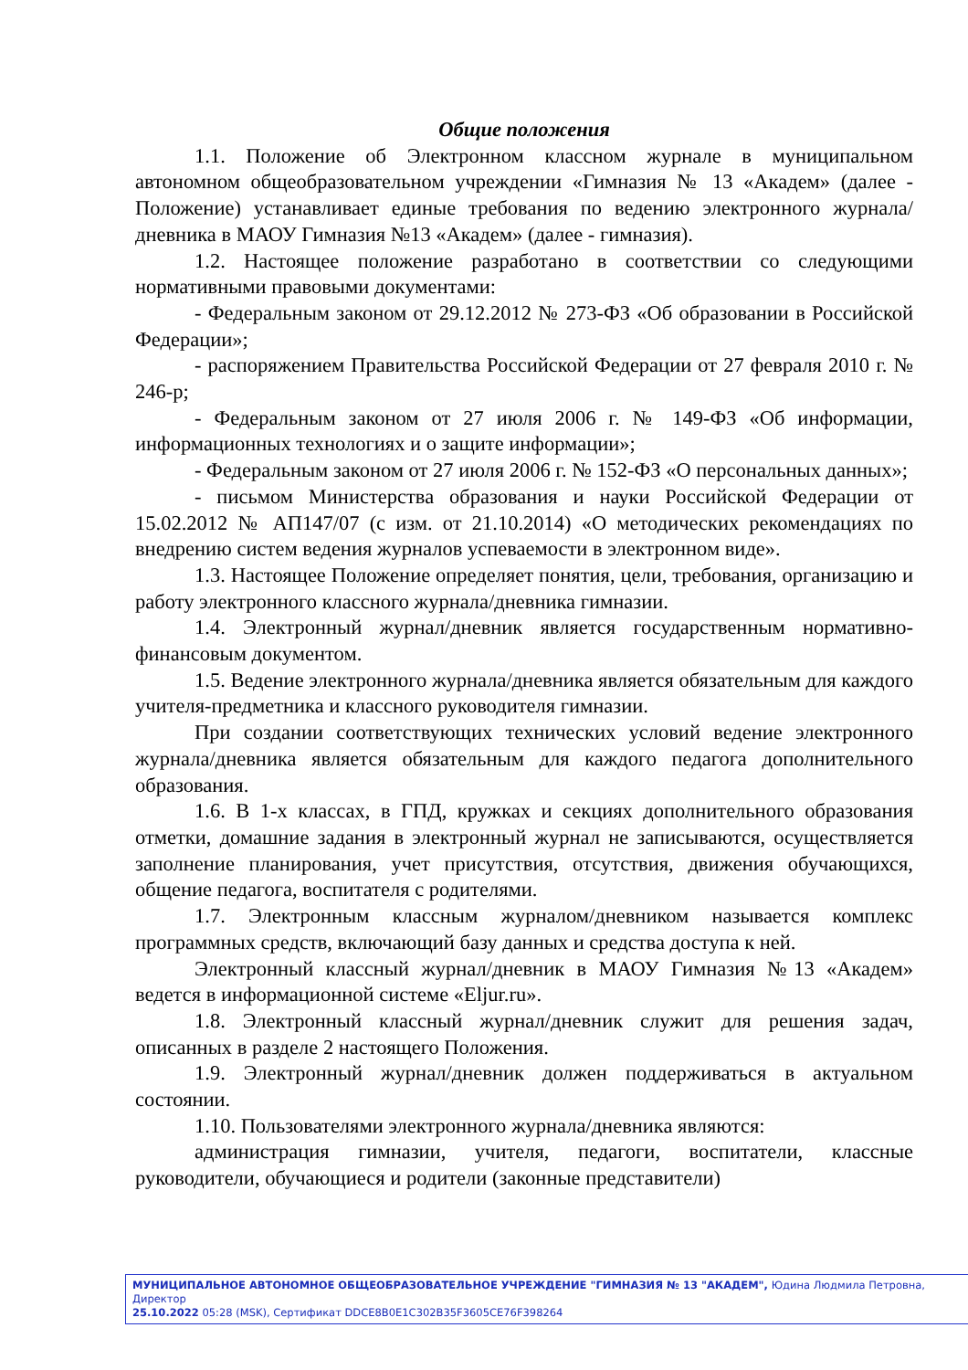Общие положения
1.1. Положение об Электронном классном журнале в муниципальном автономном общеобразовательном учреждении «Гимназия № 13 «Академ» (далее - Положение) устанавливает единые требования по ведению электронного журнала/дневника в МАОУ Гимназия №13 «Академ» (далее - гимназия).
1.2. Настоящее положение разработано в соответствии со следующими нормативными правовыми документами:
- Федеральным законом от 29.12.2012 № 273-ФЗ «Об образовании в Российской Федерации»;
- распоряжением Правительства Российской Федерации от 27 февраля 2010 г. № 246-р;
- Федеральным законом от 27 июля 2006 г. № 149-ФЗ «Об информации, информационных технологиях и о защите информации»;
- Федеральным законом от 27 июля 2006 г. № 152-ФЗ «О персональных данных»;
- письмом Министерства образования и науки Российской Федерации от 15.02.2012 № АП147/07 (с изм. от 21.10.2014) «О методических рекомендациях по внедрению систем ведения журналов успеваемости в электронном виде».
1.3. Настоящее Положение определяет понятия, цели, требования, организацию и работу электронного классного журнала/дневника гимназии.
1.4. Электронный журнал/дневник является государственным нормативно-финансовым документом.
1.5. Ведение электронного журнала/дневника является обязательным для каждого учителя-предметника и классного руководителя гимназии.
При создании соответствующих технических условий ведение электронного журнала/дневника является обязательным для каждого педагога дополнительного образования.
1.6. В 1-х классах, в ГПД, кружках и секциях дополнительного образования отметки, домашние задания в электронный журнал не записываются, осуществляется заполнение планирования, учет присутствия, отсутствия, движения обучающихся, общение педагога, воспитателя с родителями.
1.7. Электронным классным журналом/дневником называется комплекс программных средств, включающий базу данных и средства доступа к ней.
Электронный классный журнал/дневник в МАОУ Гимназия №13 «Академ» ведется в информационной системе «Eljur.ru».
1.8. Электронный классный журнал/дневник служит для решения задач, описанных в разделе 2 настоящего Положения.
1.9. Электронный журнал/дневник должен поддерживаться в актуальном состоянии.
1.10. Пользователями электронного журнала/дневника являются:
администрация гимназии, учителя, педагоги, воспитатели, классные руководители, обучающиеся и родители (законные представители)
МУНИЦИПАЛЬНОЕ АВТОНОМНОЕ ОБЩЕОБРАЗОВАТЕЛЬНОЕ УЧРЕЖДЕНИЕ "ГИМНАЗИЯ № 13 "АКАДЕМ", Юдина Людмила Петровна, Директор
25.10.2022 05:28 (MSK), Сертификат DDCE8B0E1C302B35F3605CE76F398264